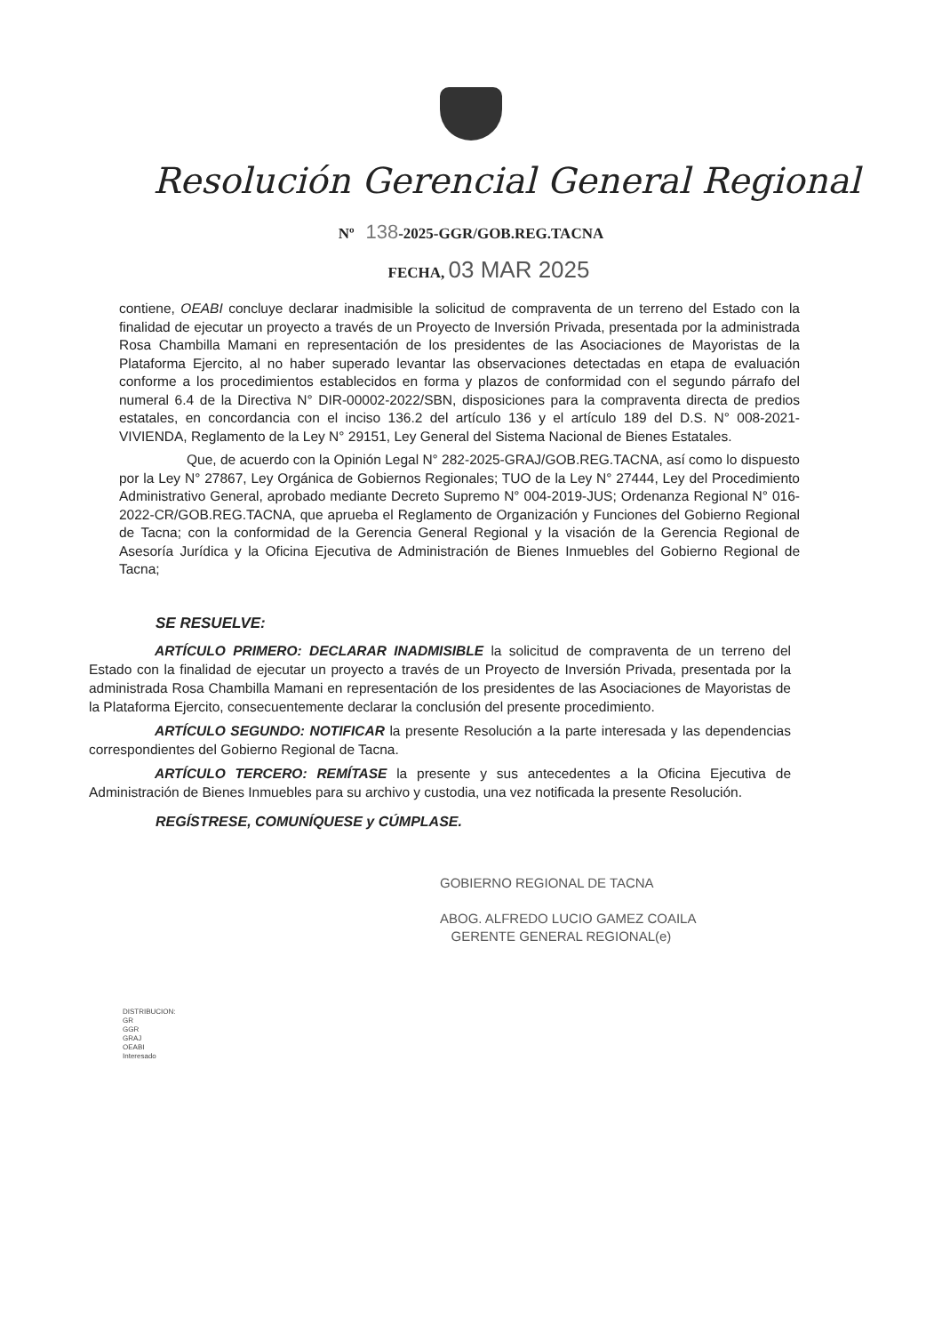Resolución Gerencial General Regional
Nº 138-2025-GGR/GOB.REG.TACNA
FECHA, 03 MAR 2025
contiene, OEABI concluye declarar inadmisible la solicitud de compraventa de un terreno del Estado con la finalidad de ejecutar un proyecto a través de un Proyecto de Inversión Privada, presentada por la administrada Rosa Chambilla Mamani en representación de los presidentes de las Asociaciones de Mayoristas de la Plataforma Ejercito, al no haber superado levantar las observaciones detectadas en etapa de evaluación conforme a los procedimientos establecidos en forma y plazos de conformidad con el segundo párrafo del numeral 6.4 de la Directiva N° DIR-00002-2022/SBN, disposiciones para la compraventa directa de predios estatales, en concordancia con el inciso 136.2 del artículo 136 y el artículo 189 del D.S. N° 008-2021-VIVIENDA, Reglamento de la Ley N° 29151, Ley General del Sistema Nacional de Bienes Estatales.
Que, de acuerdo con la Opinión Legal N° 282-2025-GRAJ/GOB.REG.TACNA, así como lo dispuesto por la Ley N° 27867, Ley Orgánica de Gobiernos Regionales; TUO de la Ley N° 27444, Ley del Procedimiento Administrativo General, aprobado mediante Decreto Supremo N° 004-2019-JUS; Ordenanza Regional N° 016-2022-CR/GOB.REG.TACNA, que aprueba el Reglamento de Organización y Funciones del Gobierno Regional de Tacna; con la conformidad de la Gerencia General Regional y la visación de la Gerencia Regional de Asesoría Jurídica y la Oficina Ejecutiva de Administración de Bienes Inmuebles del Gobierno Regional de Tacna;
SE RESUELVE:
ARTÍCULO PRIMERO: DECLARAR INADMISIBLE la solicitud de compraventa de un terreno del Estado con la finalidad de ejecutar un proyecto a través de un Proyecto de Inversión Privada, presentada por la administrada Rosa Chambilla Mamani en representación de los presidentes de las Asociaciones de Mayoristas de la Plataforma Ejercito, consecuentemente declarar la conclusión del presente procedimiento.
ARTÍCULO SEGUNDO: NOTIFICAR la presente Resolución a la parte interesada y las dependencias correspondientes del Gobierno Regional de Tacna.
ARTÍCULO TERCERO: REMÍTASE la presente y sus antecedentes a la Oficina Ejecutiva de Administración de Bienes Inmuebles para su archivo y custodia, una vez notificada la presente Resolución.
REGÍSTRESE, COMUNÍQUESE y CÚMPLASE.
GOBIERNO REGIONAL DE TACNA
ABOG. ALFREDO LUCIO GAMEZ COAILA
GERENTE GENERAL REGIONAL(e)
DISTRIBUCION:
GR
GGR
GRAJ
OEABI
Interesado